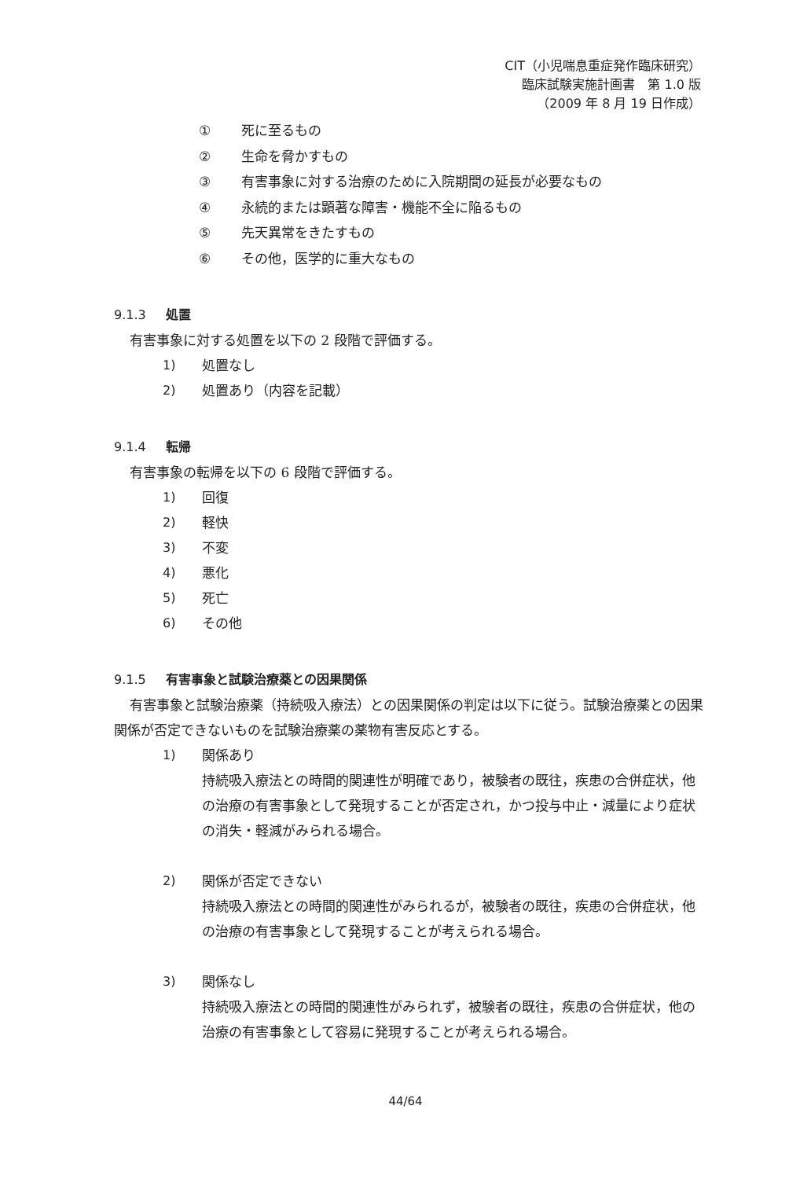CIT（小児喘息重症発作臨床研究）
臨床試験実施計画書　第 1.0 版
（2009 年 8 月 19 日作成）
① 死に至るもの
② 生命を脅かすもの
③ 有害事象に対する治療のために入院期間の延長が必要なもの
④ 永続的または顕著な障害・機能不全に陥るもの
⑤ 先天異常をきたすもの
⑥ その他，医学的に重大なもの
9.1.3 処置
有害事象に対する処置を以下の 2 段階で評価する。
1) 処置なし
2) 処置あり（内容を記載）
9.1.4 転帰
有害事象の転帰を以下の 6 段階で評価する。
1) 回復
2) 軽快
3) 不変
4) 悪化
5) 死亡
6) その他
9.1.5 有害事象と試験治療薬との因果関係
有害事象と試験治療薬（持続吸入療法）との因果関係の判定は以下に従う。試験治療薬との因果関係が否定できないものを試験治療薬の薬物有害反応とする。
1) 関係あり
持続吸入療法との時間的関連性が明確であり，被験者の既往，疾患の合併症状，他の治療の有害事象として発現することが否定され，かつ投与中止・減量により症状の消失・軽減がみられる場合。
2) 関係が否定できない
持続吸入療法との時間的関連性がみられるが，被験者の既往，疾患の合併症状，他の治療の有害事象として発現することが考えられる場合。
3) 関係なし
持続吸入療法との時間的関連性がみられず，被験者の既往，疾患の合併症状，他の治療の有害事象として容易に発現することが考えられる場合。
44/64